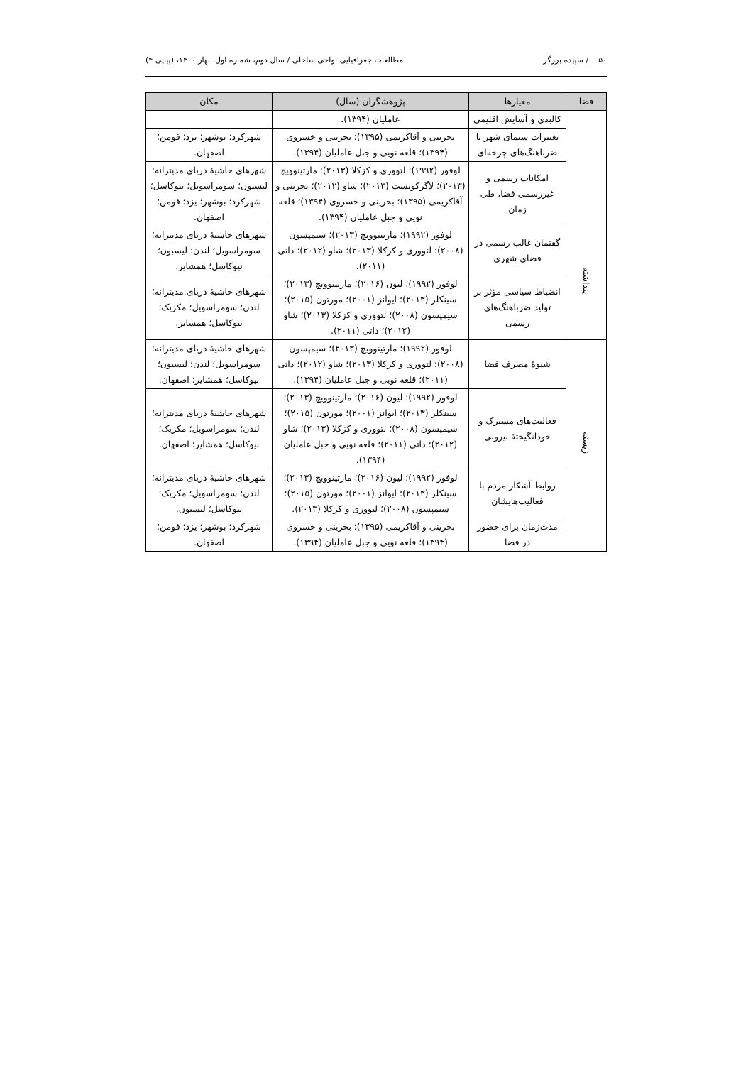۵۰ / سپیده برزگر مطالعات جغرافیایی نواحی ساحلی / سال دوم، شماره اول، بهار ۱۴۰۰، (پیاپی ۴)
| فضا | معیارها | پژوهشگران (سال) | مکان |
| --- | --- | --- | --- |
| | کالبدی و آسایش اقلیمی | عاملیان (۱۳۹۴). | |
| | تغییرات سیمای شهر با ضرباهنگ‌های چرخه‌ای | بحرینی و آقاکریمی (۱۳۹۵)؛ بحرینی و خسروی (۱۳۹۴)؛ قلعه نویی و جبل عاملیان (۱۳۹۴). | شهرکرد؛ بوشهر؛ یزد؛ فومن؛ اصفهان. |
| | امکانات رسمی و غیررسمی فضا، طی زمان | لوفور (۱۹۹۲)؛ لتووری و کزکلا (۲۰۱۳)؛ مارتینوویچ (۲۰۱۳)؛ لاگرکویست (۲۰۱۳)؛ شاو (۲۰۱۲)؛ بحرینی و آقاکریمی (۱۳۹۵)؛ بحرینی و خسروی (۱۳۹۴)؛ قلعه نویی و جبل عاملیان (۱۳۹۴). | شهرهای حاشیهٔ دریای مدیترانه؛ لیسبون؛ سومراسویل؛ نیوکاسل؛ شهرکرد؛ بوشهر؛ یزد؛ فومن؛ اصفهان. |
| پنداشته | گفتمان غالب رسمی در فضای شهری | لوفور (۱۹۹۲)؛ مارتینوویچ (۲۰۱۳)؛ سیمپسون (۲۰۰۸)؛ لتووری و کزکلا (۲۰۱۳)؛ شاو (۲۰۱۲)؛ داتی (۲۰۱۱). | شهرهای حاشیهٔ دریای مدیترانه؛ سومراسویل؛ لندن؛ لیسبون؛ نیوکاسل؛ همشایر. |
| | انضباط سیاسی مؤثر بر تولید ضرباهنگ‌های رسمی | لوفور (۱۹۹۲)؛ لیون (۲۰۱۶)؛ مارتینوویچ (۲۰۱۳)؛ سینکلر (۲۰۱۳)؛ ایوانز (۲۰۰۱)؛ مورتون (۲۰۱۵)؛ سیمپسون (۲۰۰۸)؛ لتووری و کزکلا (۲۰۱۳)؛ شاو (۲۰۱۲)؛ داتی (۲۰۱۱). | شهرهای حاشیهٔ دریای مدیترانه؛ لندن؛ سومراسویل؛ مکزیک؛ نیوکاسل؛ همشایر. |
| زیسته | شیوهٔ مصرف فضا | لوفور (۱۹۹۲)؛ مارتینوویچ (۲۰۱۳)؛ سیمپسون (۲۰۰۸)؛ لتووری و کزکلا (۲۰۱۳)؛ شاو (۲۰۱۲)؛ داتی (۲۰۱۱)؛ قلعه نویی و جبل عاملیان (۱۳۹۴). | شهرهای حاشیهٔ دریای مدیترانه؛ سومراسویل؛ لندن؛ لیسبون؛ نیوکاسل؛ همشایر؛ اصفهان. |
| | فعالیت‌های مشترک و خودانگیختهٔ بیرونی | لوفور (۱۹۹۲)؛ لیون (۲۰۱۶)؛ مارتینوویچ (۲۰۱۳)؛ سینکلر (۲۰۱۳)؛ ایوانز (۲۰۰۱)؛ مورتون (۲۰۱۵)؛ سیمپسون (۲۰۰۸)؛ لتووری و کزکلا (۲۰۱۳)؛ شاو (۲۰۱۲)؛ داتی (۲۰۱۱)؛ قلعه نویی و جبل عاملیان (۱۳۹۴). | شهرهای حاشیهٔ دریای مدیترانه؛ لندن؛ سومراسویل؛ مکزیک؛ نیوکاسل؛ همشایر؛ اصفهان. |
| | روابط آشکار مردم با فعالیت‌هایشان | لوفور (۱۹۹۲)؛ لیون (۲۰۱۶)؛ مارتینوویچ (۲۰۱۳)؛ سینکلر (۲۰۱۳)؛ ایوانز (۲۰۰۱)؛ مورتون (۲۰۱۵)؛ سیمپسون (۲۰۰۸)؛ لتووری و کزکلا (۲۰۱۳). | شهرهای حاشیهٔ دریای مدیترانه؛ لندن؛ سومراسویل؛ مکزیک؛ نیوکاسل؛ لیسبون. |
| | مدت‌زمان برای حضور در فضا | بحرینی و آقاکریمی (۱۳۹۵)؛ بحرینی و خسروی (۱۳۹۴)؛ قلعه نویی و جبل عاملیان (۱۳۹۴). | شهرکرد؛ بوشهر؛ یزد؛ فومن؛ اصفهان. |